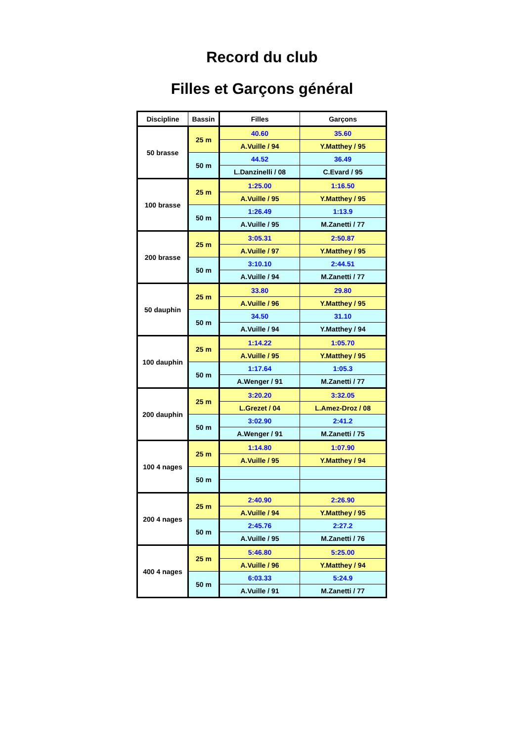Record du club
Filles et Garçons général
| Discipline | Bassin | Filles | Garçons |
| --- | --- | --- | --- |
| 50 brasse | 25 m | 40.60 | 35.60 |
| | | A.Vuille / 94 | Y.Matthey / 95 |
| | 50 m | 44.52 | 36.49 |
| | | L.Danzinelli / 08 | C.Evard / 95 |
| 100 brasse | 25 m | 1:25.00 | 1:16.50 |
| | | A.Vuille / 95 | Y.Matthey / 95 |
| | 50 m | 1:26.49 | 1:13.9 |
| | | A.Vuille / 95 | M.Zanetti / 77 |
| 200 brasse | 25 m | 3:05.31 | 2:50.87 |
| | | A.Vuille / 97 | Y.Matthey / 95 |
| | 50 m | 3:10.10 | 2:44.51 |
| | | A.Vuille / 94 | M.Zanetti / 77 |
| 50 dauphin | 25 m | 33.80 | 29.80 |
| | | A.Vuille / 96 | Y.Matthey / 95 |
| | 50 m | 34.50 | 31.10 |
| | | A.Vuille / 94 | Y.Matthey / 94 |
| 100 dauphin | 25 m | 1:14.22 | 1:05.70 |
| | | A.Vuille / 95 | Y.Matthey / 95 |
| | 50 m | 1:17.64 | 1:05.3 |
| | | A.Wenger / 91 | M.Zanetti / 77 |
| 200 dauphin | 25 m | 3:20.20 | 3:32.05 |
| | | L.Grezet / 04 | L.Amez-Droz / 08 |
| | 50 m | 3:02.90 | 2:41.2 |
| | | A.Wenger / 91 | M.Zanetti / 75 |
| 100 4 nages | 25 m | 1:14.80 | 1:07.90 |
| | | A.Vuille / 95 | Y.Matthey / 94 |
| | 50 m | | |
| 200 4 nages | 25 m | 2:40.90 | 2:26.90 |
| | | A.Vuille / 94 | Y.Matthey / 95 |
| | 50 m | 2:45.76 | 2:27.2 |
| | | A.Vuille / 95 | M.Zanetti / 76 |
| 400 4 nages | 25 m | 5:46.80 | 5:25.00 |
| | | A.Vuille / 96 | Y.Matthey / 94 |
| | 50 m | 6:03.33 | 5:24.9 |
| | | A.Vuille / 91 | M.Zanetti / 77 |